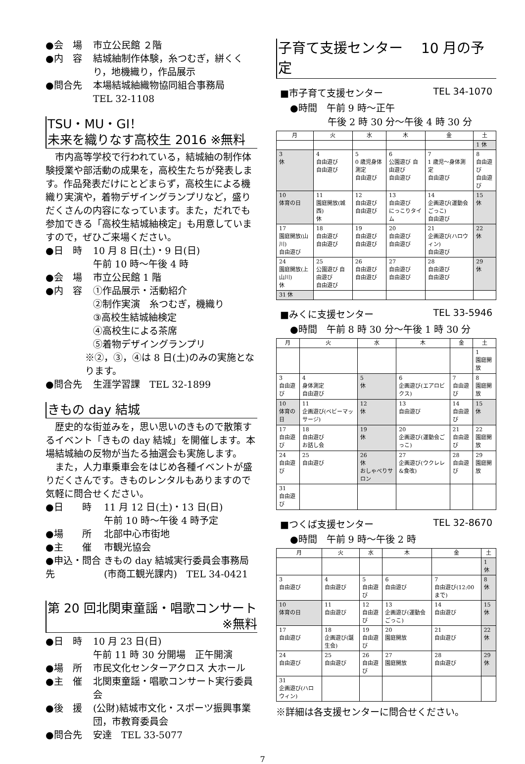●会　場 市立公民館 ２階
●内　容 結城紬制作体験，糸つむぎ，絣くくり，地機織り，作品展示
●問合先 本場結城紬織物協同組合事務局
TEL 32-1108
TSU・MU・GI！
未来を織りなす高校生 2016 ※無料
市内高等学校で行われている，結城紬の制作体験授業や部活動の成果を，高校生たちが発表します。作品発表だけにとどまらず，高校生による機織り実演や，着物デザイングランプリなど，盛りだくさんの内容になっています。また，だれでも参加できる「高校生結城紬検定」も用意していますので，ぜひご来場ください。
●日　時 10 月 8 日(土)・9 日(日)
午前 10 時～午後 4 時
●会　場 市立公民館 1 階
●内　容 ①作品展示・活動紹介
②制作実演　糸つむぎ，機織り
③高校生結城紬検定
④高校生による茶席
⑤着物デザイングランプリ
※②，③，④は 8 日(土)のみの実施となります。
●問合先 生涯学習課　TEL 32-1899
きもの day 結城
歴史的な街並みを，思い思いのきもので散策するイベント「きもの day 結城」を開催します。本場結城紬の反物が当たる抽選会も実施します。
また，人力車乗車会をはじめ各種イベントが盛りだくさんです。きものレンタルもありますので気軽に問合せください。
●日　　時 11 月 12 日(土)・13 日(日)
午前 10 時～午後 4 時予定
●場　　所 北部中心市街地
●主　　催 市観光協会
●申込・問合先 きもの day 結城実行委員会事務局
(市商工観光課内)　TEL 34-0421
第 20 回北関東童謡・唱歌コンサート
※無料
●日　時 10 月 23 日(日)
午前 11 時 30 分開場　正午開演
●場　所 市民文化センターアクロス 大ホール
●主　催 北関東童謡・唱歌コンサート実行委員会
●後　援 (公財)結城市文化・スポーツ振興事業団，市教育委員会
●問合先 安達　TEL 33-5077
子育て支援センター　 10 月の予定
■市子育て支援センター TEL 34-1070
●時間　午前 9 時～正午
　　　　午後 2 時 30 分～午後 4 時 30 分
| 月 | 火 | 水 | 木 | 金 | 土 |
| --- | --- | --- | --- | --- | --- |
| | | | | | 1 休 |
| 3 休 | 4 自由遊び 自由遊び | 5 0 歳児身体測定 自由遊び | 6 公園遊び 自由遊び 自由遊び | 7 1 歳児～身体測定 自由遊び | 8 自由遊び 自由遊び |
| 10 体育の日 | 11 園庭開放(城西) 休 | 12 自由遊び 自由遊び | 13 自由遊び にっこりタイム | 14 企画遊び(運動会ごっこ) 自由遊び | 15 休 |
| 17 園庭開放(山川) 自由遊び | 18 自由遊び 自由遊び | 19 自由遊び 自由遊び | 20 自由遊び 自由遊び | 21 企画遊び(ハロウィン) 自由遊び | 22 休 |
| 24 園庭開放(上山川) 休 | 25 公園遊び 自由遊び 自由遊び | 26 自由遊び 自由遊び | 27 自由遊び 自由遊び | 28 自由遊び 自由遊び | 29 休 |
| 31 休 | | | | | |
■みくに支援センター TEL 33-5946
●時間　午前 8 時 30 分～午後 1 時 30 分
| 月 | 火 | 水 | 木 | 金 | 土 |
| --- | --- | --- | --- | --- | --- |
| | | | | | 1 園庭開放 |
| 3 自由遊び | 4 身体測定 自由遊び | 5 休 | 6 企画遊び(エアロビクス) | 7 自由遊び | 8 園庭開放 |
| 10 体育の日 | 11 企画遊び(ベビーマッサージ) | 12 休 | 13 自由遊び | 14 自由遊び | 15 休 |
| 17 自由遊び | 18 自由遊び お話し会 | 19 休 | 20 企画遊び(運動会ごっこ) | 21 自由遊び | 22 園庭開放 |
| 24 自由遊び | 25 自由遊び | 26 休 おしゃべりサロン | 27 企画遊び(ウクレレ&食改) | 28 自由遊び | 29 園庭開放 |
| 31 自由遊び | | | | | |
■つくば支援センター TEL 32-8670
●時間　午前 9 時～午後 2 時
| 月 | 火 | 水 | 木 | 金 | 土 |
| --- | --- | --- | --- | --- | --- |
| | | | | | 1 休 |
| 3 自由遊び | 4 自由遊び | 5 自由遊び | 6 自由遊び | 7 自由遊び(12:00 まで) | 8 休 |
| 10 体育の日 | 11 自由遊び | 12 自由遊び | 13 企画遊び(運動会ごっこ) | 14 自由遊び | 15 休 |
| 17 自由遊び | 18 企画遊び(誕生会) | 19 自由遊び | 20 園庭開放 | 21 自由遊び | 22 休 |
| 24 自由遊び | 25 自由遊び | 26 自由遊び | 27 園庭開放 | 28 自由遊び | 29 休 |
| 31 企画遊び(ハロウィン) | | | | | |
※詳細は各支援センターに問合せください。
7